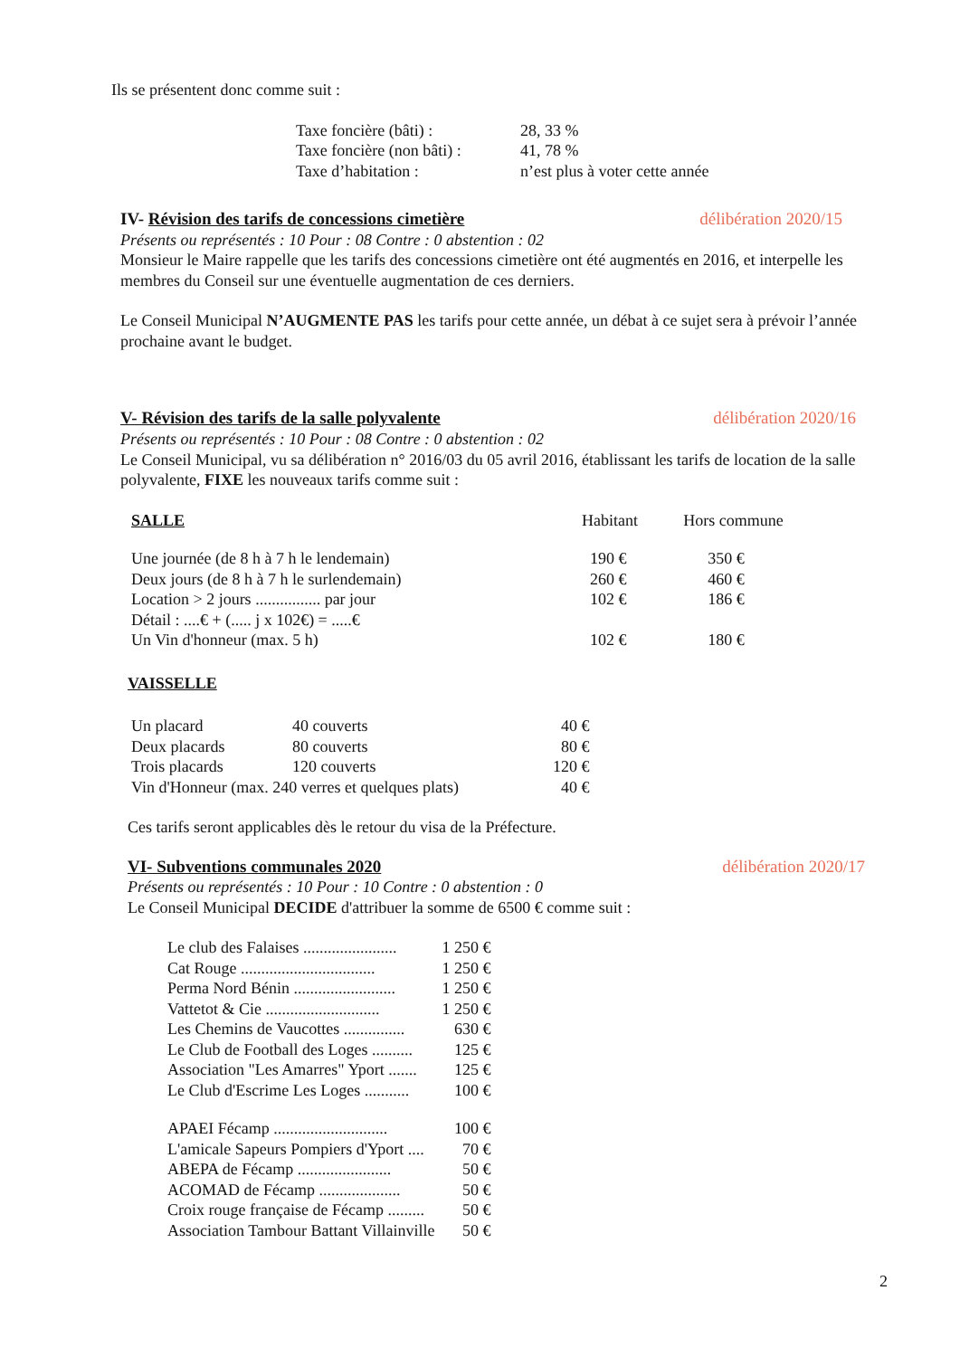Ils se présentent donc comme suit :
| Taxe foncière (bâti) : | 28, 33 % |
| Taxe foncière (non bâti) : | 41, 78 % |
| Taxe d’habitation : | n’est plus à voter cette année |
IV- Révision des tarifs de concessions cimetière délibération 2020/15
Présents ou représentés : 10 Pour : 08 Contre : 0 abstention : 02
Monsieur le Maire rappelle que les tarifs des concessions cimetière ont été augmentés en 2016, et interpelle les membres du Conseil sur une éventuelle augmentation de ces derniers.
Le Conseil Municipal N’AUGMENTE PAS les tarifs pour cette année, un débat à ce sujet sera à prévoir l’année prochaine avant le budget.
V- Révision des tarifs de la salle polyvalente délibération 2020/16
Présents ou représentés : 10 Pour : 08 Contre : 0 abstention : 02
Le Conseil Municipal, vu sa délibération n° 2016/03 du 05 avril 2016, établissant les tarifs de location de la salle polyvalente, FIXE les nouveaux tarifs comme suit :
| SALLE | Habitant | Hors commune |
| Une journée (de 8 h à 7 h le lendemain) | 190 € | 350 € |
| Deux jours (de 8 h à 7 h le surlendemain) | 260 € | 460 € |
| Location > 2 jours ................ par jour | 102 € | 186 € |
| Détail : ....€ + (..... j x 102€) = .....€ | | |
| Un Vin d'honneur (max. 5 h) | 102 € | 180 € |
VAISSELLE
| Un placard | 40 couverts | 40 € |
| Deux placards | 80 couverts | 80 € |
| Trois placards | 120 couverts | 120 € |
| Vin d'Honneur (max. 240 verres et quelques plats) | | 40 € |
Ces tarifs seront applicables dès le retour du visa de la Préfecture.
VI- Subventions communales 2020 délibération 2020/17
Présents ou représentés : 10 Pour : 10 Contre : 0 abstention : 0
Le Conseil Municipal DECIDE d'attribuer la somme de 6500 € comme suit :
| Le club des Falaises ....................... | 1 250 € |
| Cat Rouge ................................. | 1 250 € |
| Perma Nord Bénin ......................... | 1 250 € |
| Vattetot & Cie ............................ | 1 250 € |
| Les Chemins de Vaucottes ............... | 630 € |
| Le Club de Football des Loges .......... | 125 € |
| Association "Les Amarres" Yport ....... | 125 € |
| Le Club d'Escrime Les Loges ........... | 100 € |
| APAEI Fécamp ............................ | 100 € |
| L'amicale Sapeurs Pompiers d'Yport .... | 70 € |
| ABEPA de Fécamp ....................... | 50 € |
| ACOMAD de Fécamp .................... | 50 € |
| Croix rouge française de Fécamp ......... | 50 € |
| Association Tambour Battant Villainville | 50 € |
2